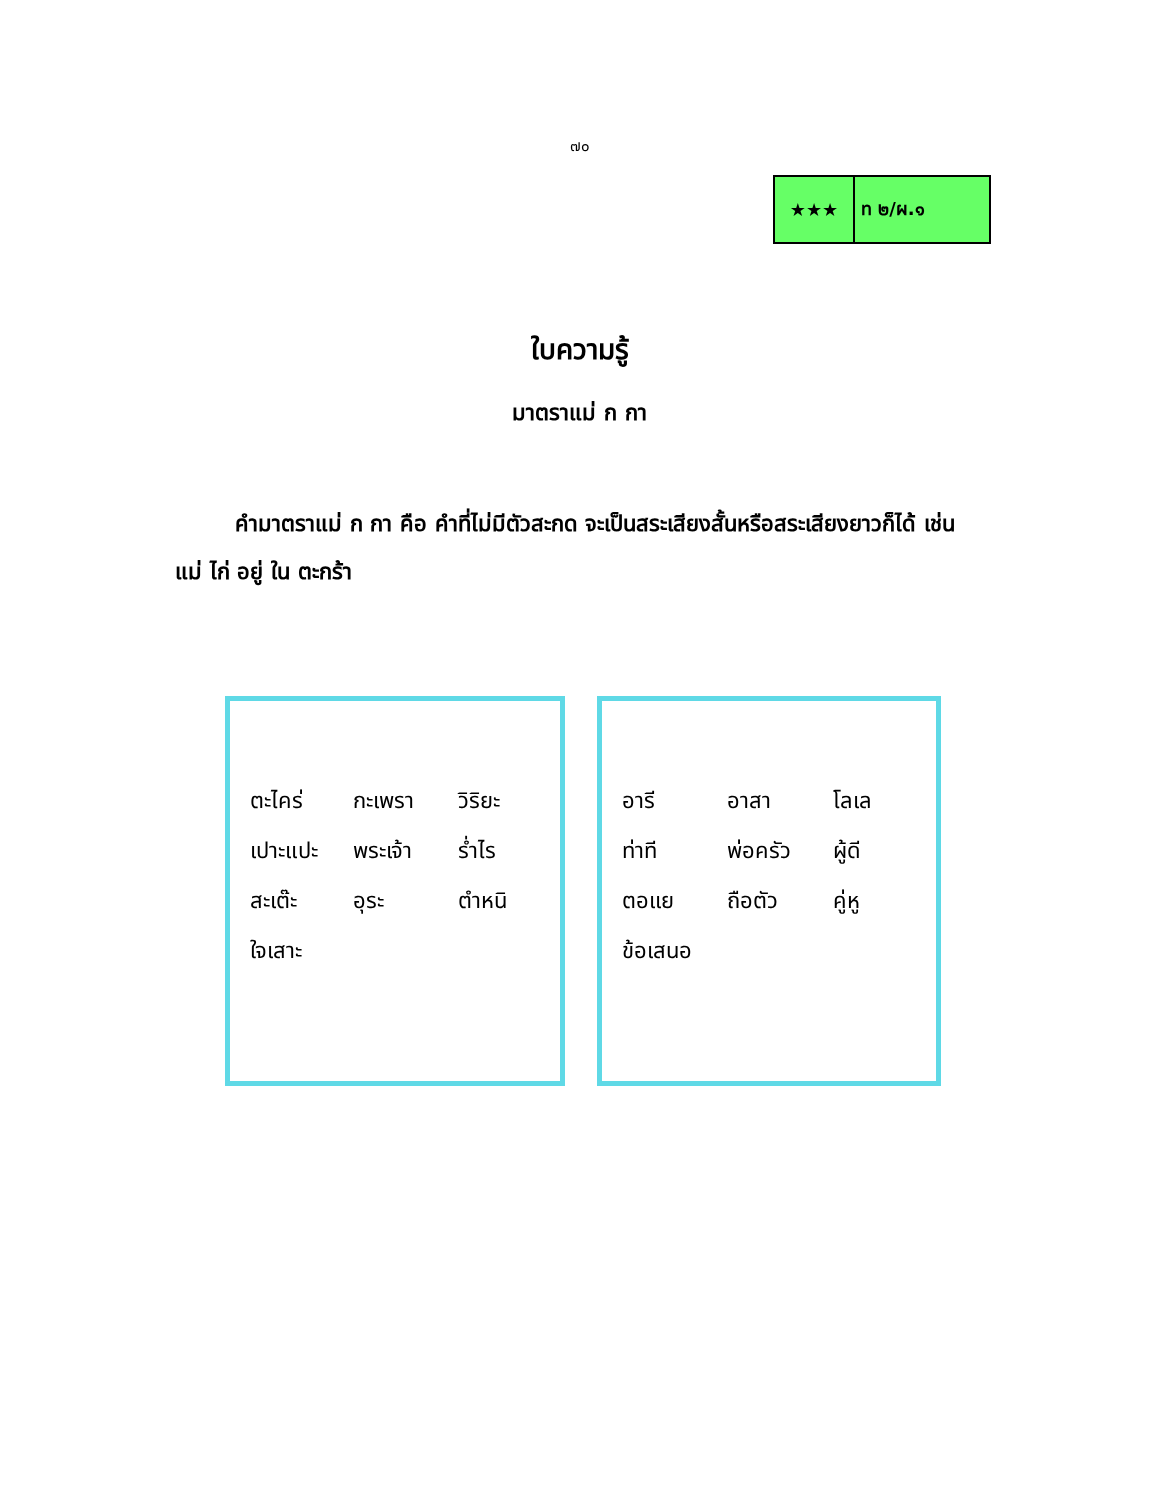๗๐
★★★ ท ๒/ผ.๑
ใบความรู้
มาตราแม่ ก กา
คำมาตราแม่ ก กา คือ คำที่ไม่มีตัวสะกด จะเป็นสระเสียงสั้นหรือสระเสียงยาวก็ได้ เช่น แม่ ไก่ อยู่ ใน ตะกร้า
| ตะไคร่ | กะเพรา | วิริยะ |
| เปาะแปะ | พระเจ้า | ร่ำไร |
| สะเต๊ะ | อุระ | ตำหนิ |
| ใจเสาะ | | |
| อารี | อาสา | โลเล |
| ท่าที | พ่อครัว | ผู้ดี |
| ตอแย | ถือตัว | คู่หู |
| ข้อเสนอ | | |